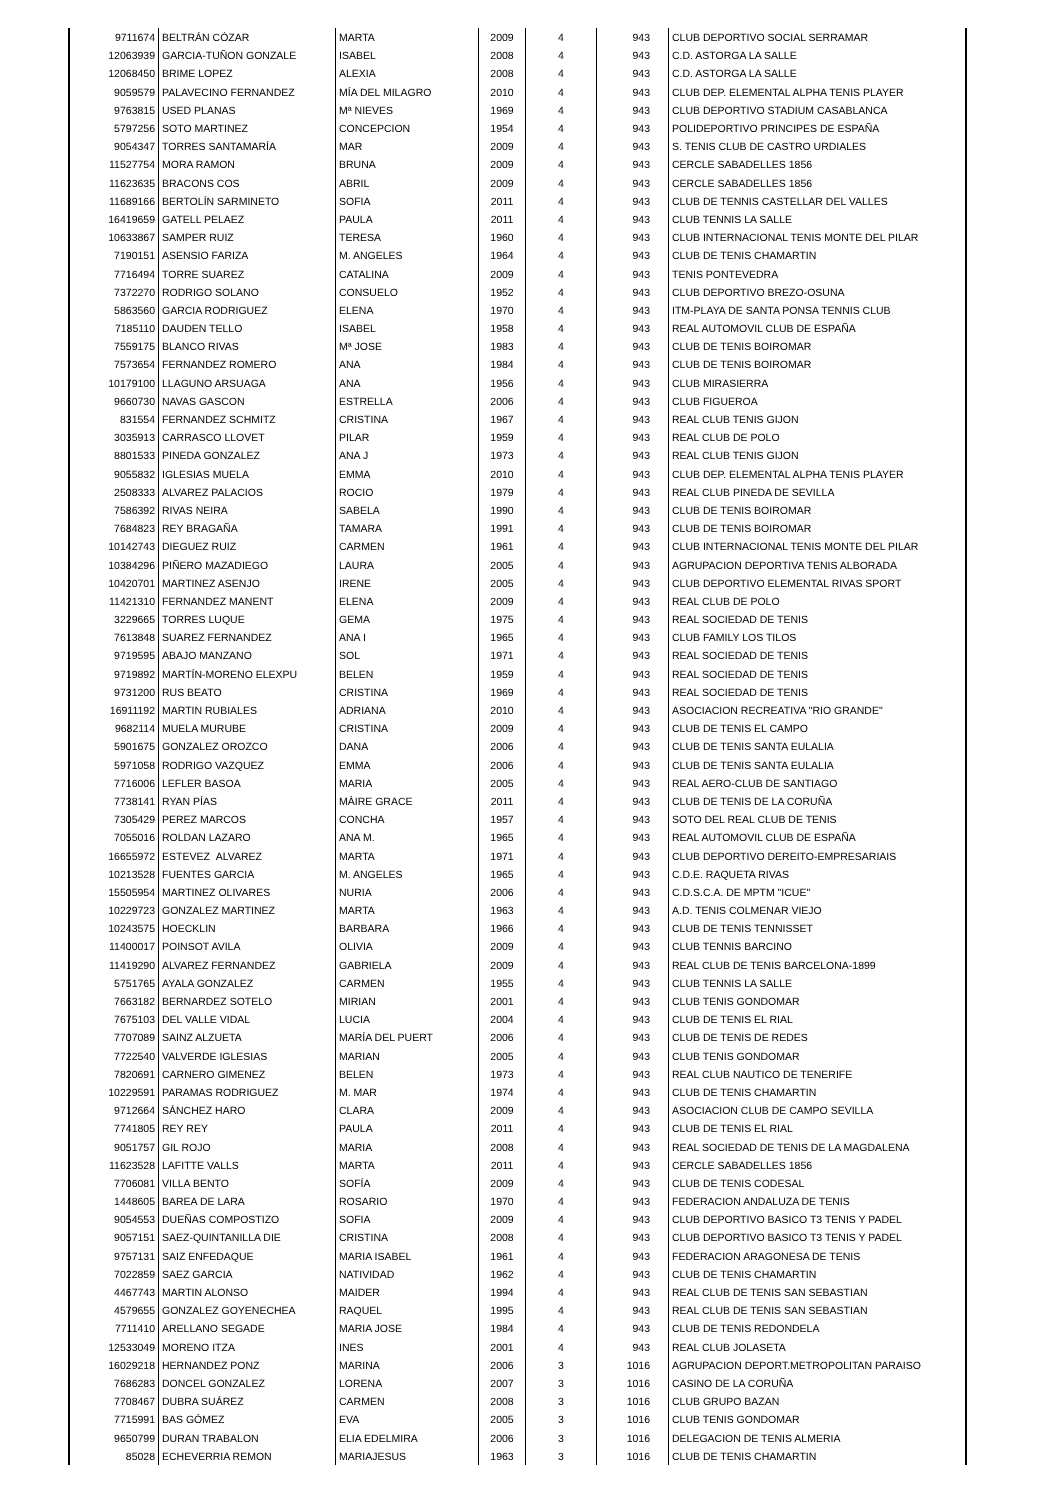| 9711674 | BELTRÁN CÓZAR | MARTA | 2009 | 4 | 943 | CLUB DEPORTIVO SOCIAL SERRAMAR |
| 12063939 | GARCIA-TUÑON GONZALE | ISABEL | 2008 | 4 | 943 | C.D. ASTORGA LA SALLE |
| 12068450 | BRIME LOPEZ | ALEXIA | 2008 | 4 | 943 | C.D. ASTORGA LA SALLE |
| 9059579 | PALAVECINO FERNANDEZ | MÍA DEL MILAGRO | 2010 | 4 | 943 | CLUB DEP. ELEMENTAL ALPHA TENIS PLAYER |
| 9763815 | USED PLANAS | Mª NIEVES | 1969 | 4 | 943 | CLUB DEPORTIVO STADIUM CASABLANCA |
| 5797256 | SOTO MARTINEZ | CONCEPCION | 1954 | 4 | 943 | POLIDEPORTIVO PRINCIPES DE ESPAÑA |
| 9054347 | TORRES SANTAMARÍA | MAR | 2009 | 4 | 943 | S. TENIS CLUB DE CASTRO URDIALES |
| 11527754 | MORA RAMON | BRUNA | 2009 | 4 | 943 | CERCLE SABADELLES 1856 |
| 11623635 | BRACONS COS | ABRIL | 2009 | 4 | 943 | CERCLE SABADELLES 1856 |
| 11689166 | BERTOLÍN SARMINETO | SOFIA | 2011 | 4 | 943 | CLUB DE TENNIS CASTELLAR DEL VALLES |
| 16419659 | GATELL PELAEZ | PAULA | 2011 | 4 | 943 | CLUB TENNIS LA SALLE |
| 10633867 | SAMPER RUIZ | TERESA | 1960 | 4 | 943 | CLUB INTERNACIONAL TENIS MONTE DEL PILAR |
| 7190151 | ASENSIO FARIZA | M. ANGELES | 1964 | 4 | 943 | CLUB DE TENIS CHAMARTIN |
| 7716494 | TORRE SUAREZ | CATALINA | 2009 | 4 | 943 | TENIS PONTEVEDRA |
| 7372270 | RODRIGO SOLANO | CONSUELO | 1952 | 4 | 943 | CLUB DEPORTIVO BREZO-OSUNA |
| 5863560 | GARCIA RODRIGUEZ | ELENA | 1970 | 4 | 943 | ITM-PLAYA DE SANTA PONSA TENNIS CLUB |
| 7185110 | DAUDEN TELLO | ISABEL | 1958 | 4 | 943 | REAL AUTOMOVIL CLUB DE ESPAÑA |
| 7559175 | BLANCO RIVAS | Mª JOSE | 1983 | 4 | 943 | CLUB DE TENIS BOIROMAR |
| 7573654 | FERNANDEZ ROMERO | ANA | 1984 | 4 | 943 | CLUB DE TENIS BOIROMAR |
| 10179100 | LLAGUNO ARSUAGA | ANA | 1956 | 4 | 943 | CLUB MIRASIERRA |
| 9660730 | NAVAS GASCON | ESTRELLA | 2006 | 4 | 943 | CLUB FIGUEROA |
| 831554 | FERNANDEZ SCHMITZ | CRISTINA | 1967 | 4 | 943 | REAL CLUB TENIS GIJON |
| 3035913 | CARRASCO LLOVET | PILAR | 1959 | 4 | 943 | REAL CLUB DE POLO |
| 8801533 | PINEDA GONZALEZ | ANA J | 1973 | 4 | 943 | REAL CLUB TENIS GIJON |
| 9055832 | IGLESIAS MUELA | EMMA | 2010 | 4 | 943 | CLUB DEP. ELEMENTAL ALPHA TENIS PLAYER |
| 2508333 | ALVAREZ PALACIOS | ROCIO | 1979 | 4 | 943 | REAL CLUB PINEDA DE SEVILLA |
| 7586392 | RIVAS NEIRA | SABELA | 1990 | 4 | 943 | CLUB DE TENIS BOIROMAR |
| 7684823 | REY BRAGAÑA | TAMARA | 1991 | 4 | 943 | CLUB DE TENIS BOIROMAR |
| 10142743 | DIEGUEZ RUIZ | CARMEN | 1961 | 4 | 943 | CLUB INTERNACIONAL TENIS MONTE DEL PILAR |
| 10384296 | PIÑERO MAZADIEGO | LAURA | 2005 | 4 | 943 | AGRUPACION DEPORTIVA TENIS ALBORADA |
| 10420701 | MARTINEZ ASENJO | IRENE | 2005 | 4 | 943 | CLUB DEPORTIVO ELEMENTAL RIVAS SPORT |
| 11421310 | FERNANDEZ MANENT | ELENA | 2009 | 4 | 943 | REAL CLUB DE POLO |
| 3229665 | TORRES LUQUE | GEMA | 1975 | 4 | 943 | REAL SOCIEDAD DE TENIS |
| 7613848 | SUAREZ FERNANDEZ | ANA I | 1965 | 4 | 943 | CLUB FAMILY LOS TILOS |
| 9719595 | ABAJO MANZANO | SOL | 1971 | 4 | 943 | REAL SOCIEDAD DE TENIS |
| 9719892 | MARTÍN-MORENO ELEXPU | BELEN | 1959 | 4 | 943 | REAL SOCIEDAD DE TENIS |
| 9731200 | RUS BEATO | CRISTINA | 1969 | 4 | 943 | REAL SOCIEDAD DE TENIS |
| 16911192 | MARTIN RUBIALES | ADRIANA | 2010 | 4 | 943 | ASOCIACION RECREATIVA "RIO GRANDE" |
| 9682114 | MUELA MURUBE | CRISTINA | 2009 | 4 | 943 | CLUB DE TENIS EL CAMPO |
| 5901675 | GONZALEZ OROZCO | DANA | 2006 | 4 | 943 | CLUB DE TENIS SANTA EULALIA |
| 5971058 | RODRIGO VAZQUEZ | EMMA | 2006 | 4 | 943 | CLUB DE TENIS SANTA EULALIA |
| 7716006 | LEFLER BASOA | MARIA | 2005 | 4 | 943 | REAL AERO-CLUB DE SANTIAGO |
| 7738141 | RYAN PÍAS | MÀIRE GRACE | 2011 | 4 | 943 | CLUB DE TENIS DE LA CORUÑA |
| 7305429 | PEREZ MARCOS | CONCHA | 1957 | 4 | 943 | SOTO DEL REAL CLUB DE TENIS |
| 7055016 | ROLDAN LAZARO | ANA M. | 1965 | 4 | 943 | REAL AUTOMOVIL CLUB DE ESPAÑA |
| 16655972 | ESTEVEZ ALVAREZ | MARTA | 1971 | 4 | 943 | CLUB DEPORTIVO DEREITO-EMPRESARIAIS |
| 10213528 | FUENTES GARCIA | M. ANGELES | 1965 | 4 | 943 | C.D.E. RAQUETA RIVAS |
| 15505954 | MARTINEZ OLIVARES | NURIA | 2006 | 4 | 943 | C.D.S.C.A. DE MPTM "ICUE" |
| 10229723 | GONZALEZ MARTINEZ | MARTA | 1963 | 4 | 943 | A.D. TENIS COLMENAR VIEJO |
| 10243575 | HOECKLIN | BARBARA | 1966 | 4 | 943 | CLUB DE TENIS TENNISSET |
| 11400017 | POINSOT AVILA | OLIVIA | 2009 | 4 | 943 | CLUB TENNIS BARCINO |
| 11419290 | ALVAREZ FERNANDEZ | GABRIELA | 2009 | 4 | 943 | REAL CLUB DE TENIS BARCELONA-1899 |
| 5751765 | AYALA GONZALEZ | CARMEN | 1955 | 4 | 943 | CLUB TENNIS LA SALLE |
| 7663182 | BERNARDEZ SOTELO | MIRIAN | 2001 | 4 | 943 | CLUB TENIS GONDOMAR |
| 7675103 | DEL VALLE VIDAL | LUCIA | 2004 | 4 | 943 | CLUB DE TENIS EL RIAL |
| 7707089 | SAINZ ALZUETA | MARÍA DEL PUERT | 2006 | 4 | 943 | CLUB DE TENIS DE REDES |
| 7722540 | VALVERDE IGLESIAS | MARIAN | 2005 | 4 | 943 | CLUB TENIS GONDOMAR |
| 7820691 | CARNERO GIMENEZ | BELEN | 1973 | 4 | 943 | REAL CLUB NAUTICO DE TENERIFE |
| 10229591 | PARAMAS RODRIGUEZ | M. MAR | 1974 | 4 | 943 | CLUB DE TENIS CHAMARTIN |
| 9712664 | SÁNCHEZ HARO | CLARA | 2009 | 4 | 943 | ASOCIACION CLUB DE CAMPO SEVILLA |
| 7741805 | REY REY | PAULA | 2011 | 4 | 943 | CLUB DE TENIS EL RIAL |
| 9051757 | GIL ROJO | MARIA | 2008 | 4 | 943 | REAL SOCIEDAD DE TENIS DE LA MAGDALENA |
| 11623528 | LAFITTE VALLS | MARTA | 2011 | 4 | 943 | CERCLE SABADELLES 1856 |
| 7706081 | VILLA BENTO | SOFÍA | 2009 | 4 | 943 | CLUB DE TENIS CODESAL |
| 1448605 | BAREA DE LARA | ROSARIO | 1970 | 4 | 943 | FEDERACION ANDALUZA DE TENIS |
| 9054553 | DUEÑAS COMPOSTIZO | SOFIA | 2009 | 4 | 943 | CLUB DEPORTIVO BASICO T3 TENIS Y PADEL |
| 9057151 | SAEZ-QUINTANILLA DIE | CRISTINA | 2008 | 4 | 943 | CLUB DEPORTIVO BASICO T3 TENIS Y PADEL |
| 9757131 | SAIZ ENFEDAQUE | MARIA ISABEL | 1961 | 4 | 943 | FEDERACION ARAGONESA DE TENIS |
| 7022859 | SAEZ GARCIA | NATIVIDAD | 1962 | 4 | 943 | CLUB DE TENIS CHAMARTIN |
| 4467743 | MARTIN ALONSO | MAIDER | 1994 | 4 | 943 | REAL CLUB DE TENIS SAN SEBASTIAN |
| 4579655 | GONZALEZ GOYENECHEA | RAQUEL | 1995 | 4 | 943 | REAL CLUB DE TENIS SAN SEBASTIAN |
| 7711410 | ARELLANO SEGADE | MARIA JOSE | 1984 | 4 | 943 | CLUB DE TENIS REDONDELA |
| 12533049 | MORENO ITZA | INES | 2001 | 4 | 943 | REAL CLUB JOLASETA |
| 16029218 | HERNANDEZ PONZ | MARINA | 2006 | 3 | 1016 | AGRUPACION DEPORT.METROPOLITAN PARAISO |
| 7686283 | DONCEL GONZALEZ | LORENA | 2007 | 3 | 1016 | CASINO DE LA CORUÑA |
| 7708467 | DUBRA SUÁREZ | CARMEN | 2008 | 3 | 1016 | CLUB GRUPO BAZAN |
| 7715991 | BAS GÓMEZ | EVA | 2005 | 3 | 1016 | CLUB TENIS GONDOMAR |
| 9650799 | DURAN TRABALON | ELIA EDELMIRA | 2006 | 3 | 1016 | DELEGACION DE TENIS ALMERIA |
| 85028 | ECHEVERRIA REMON | MARIAJESUS | 1963 | 3 | 1016 | CLUB DE TENIS CHAMARTIN |